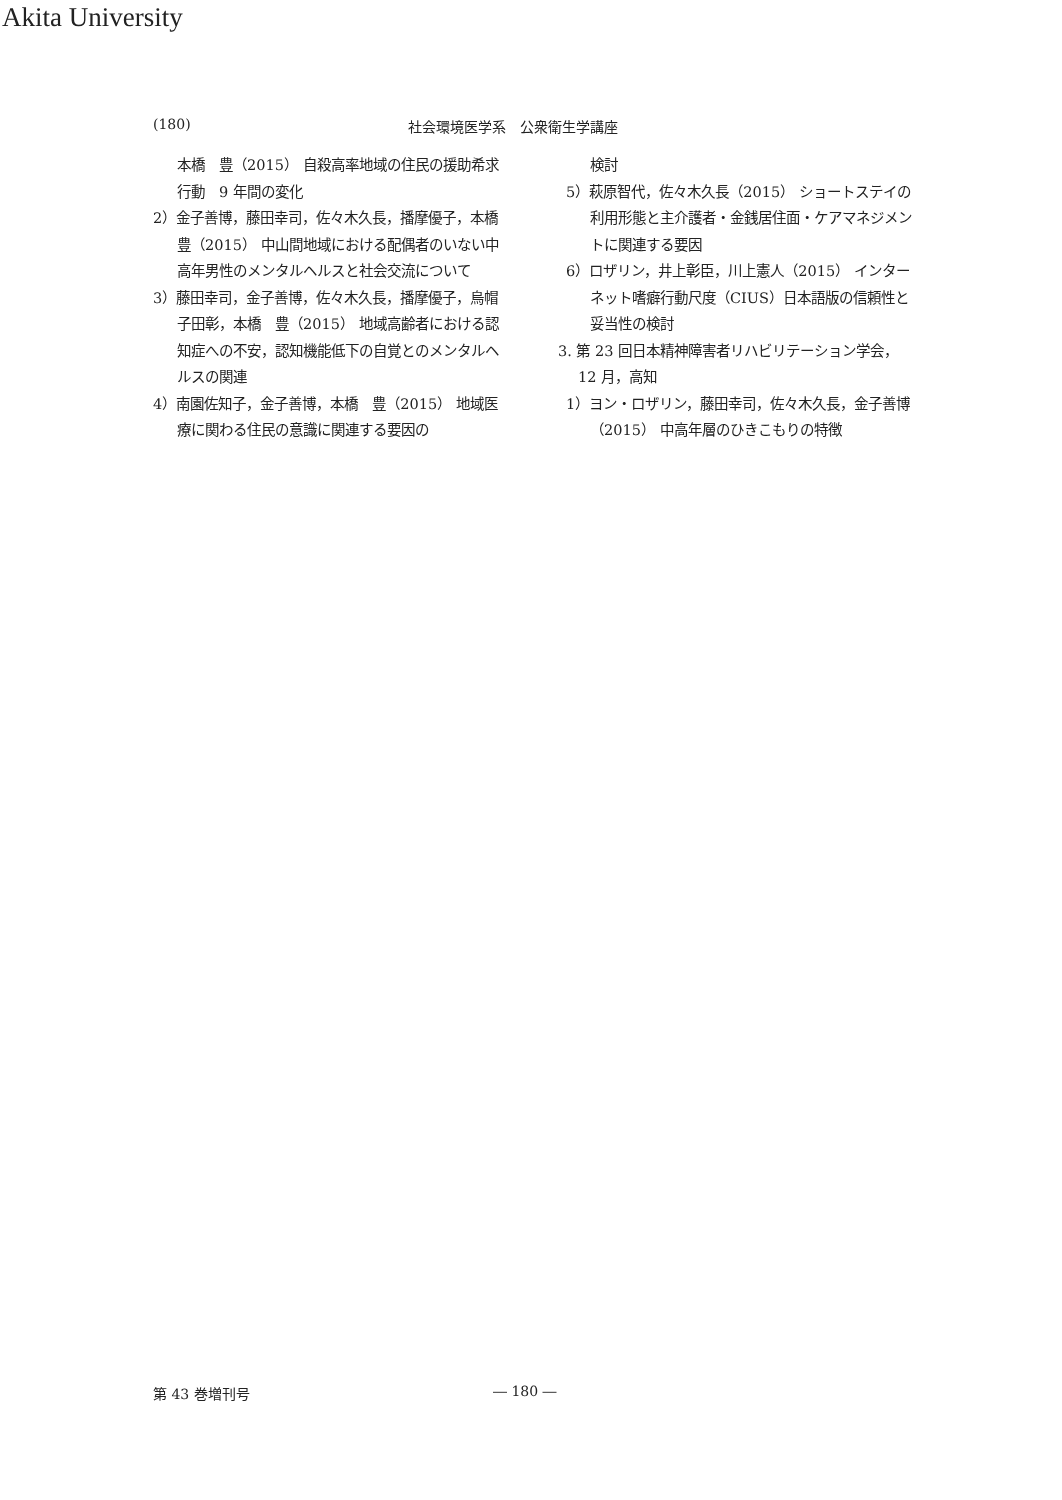Akita University
(180) 社会環境医学系　公衆衛生学講座
本橋　豊（2015） 自殺高率地域の住民の援助希求行動　9 年間の変化
2）金子善博，藤田幸司，佐々木久長，播摩優子，本橋　豊（2015） 中山間地域における配偶者のいない中高年男性のメンタルヘルスと社会交流について
3）藤田幸司，金子善博，佐々木久長，播摩優子，烏帽子田彰，本橋　豊（2015） 地域高齢者における認知症への不安，認知機能低下の自覚とのメンタルヘルスの関連
4）南園佐知子，金子善博，本橋　豊（2015） 地域医療に関わる住民の意識に関連する要因の
検討
5）萩原智代，佐々木久長（2015） ショートステイの利用形態と主介護者・金銭居住面・ケアマネジメントに関連する要因
6）ロザリン，井上彰臣，川上憲人（2015） インターネット嗜癖行動尺度（CIUS）日本語版の信頼性と妥当性の検討
3. 第 23 回日本精神障害者リハビリテーション学会，12 月，高知
1）ヨン・ロザリン，藤田幸司，佐々木久長，金子善博（2015） 中高年層のひきこもりの特徴
第 43 巻増刊号 ― 180 ―